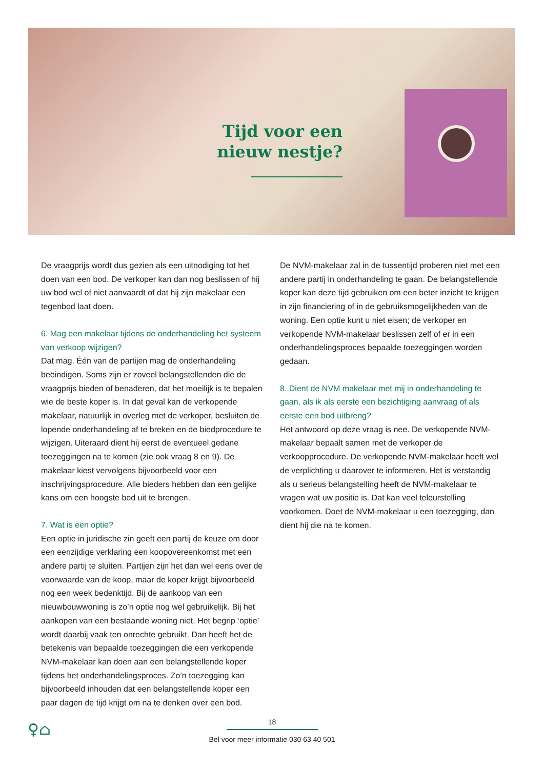Tijd voor een nieuw nestje?
De vraagprijs wordt dus gezien als een uitnodiging tot het doen van een bod. De verkoper kan dan nog beslissen of hij uw bod wel of niet aanvaardt of dat hij zijn makelaar een tegenbod laat doen.
6. Mag een makelaar tijdens de onderhandeling het systeem van verkoop wijzigen?
Dat mag. Één van de partijen mag de onderhandeling beëindigen. Soms zijn er zoveel belangstellenden die de vraagprijs bieden of benaderen, dat het moeilijk is te bepalen wie de beste koper is. In dat geval kan de verkopende makelaar, natuurlijk in overleg met de verkoper, besluiten de lopende onderhandeling af te breken en de biedprocedure te wijzigen. Uiteraard dient hij eerst de eventu­eel gedane toezeggingen na te komen (zie ook vraag 8 en 9). De makelaar kiest vervolgens bijvoorbeeld voor een inschrijvingspro­cedure. Alle bieders hebben dan een gelijke kans om een hoogste bod uit te brengen.
7. Wat is een optie?
Een optie in juridische zin geeft een partij de keuze om door een eenzijdige verklaring een koopovereenkomst met een andere partij te sluiten. Partijen zijn het dan wel eens over de voorwaarde van de koop, maar de koper krijgt bijvoorbeeld nog een week bedenktijd. Bij de aankoop van een nieuwbouwwoning is zo’n optie nog wel gebruikelijk. Bij het aankopen van een bestaande woning niet. Het begrip ‘optie’ wordt daarbij vaak ten onrechte gebruikt. Dan heeft het de betekenis van bepaalde toezeggingen die een verkopende NVM-makelaar kan doen aan een belang­stellende koper tijdens het onderhandelingsproces. Zo’n toe­zegging kan bijvoorbeeld inhouden dat een belangstellende koper een paar dagen de tijd krijgt om na te denken over een bod.
De NVM-makelaar zal in de tussentijd proberen niet met een andere partij in onderhandeling te gaan. De belangstellende koper kan deze tijd gebruiken om een beter inzicht te krijgen in zijn financiering of in de gebruiksmogelijkheden van de woning. Een optie kunt u niet eisen; de verkoper en verkopende NVM-makelaar beslissen zelf of er in een onderhandelingsproces bepaalde toezeggingen worden gedaan.
8. Dient de NVM makelaar met mij in onderhandeling te gaan, als ik als eerste een bezichtiging aanvraag of als eerste een bod uitbreng?
Het antwoord op deze vraag is nee. De verkopende NVM-makelaar bepaalt samen met de verkoper de verkoopprocedure. De verko­pende NVM-makelaar heeft wel de verplichting u daarover te informeren. Het is verstandig als u serieus belangstelling heeft de NVM-makelaar te vragen wat uw positie is. Dat kan veel teleur­stelling voorkomen. Doet de NVM-makelaar u een toezegging, dan dient hij die na te komen.
♀⌂
18
Bel voor meer informatie 030 63 40 501